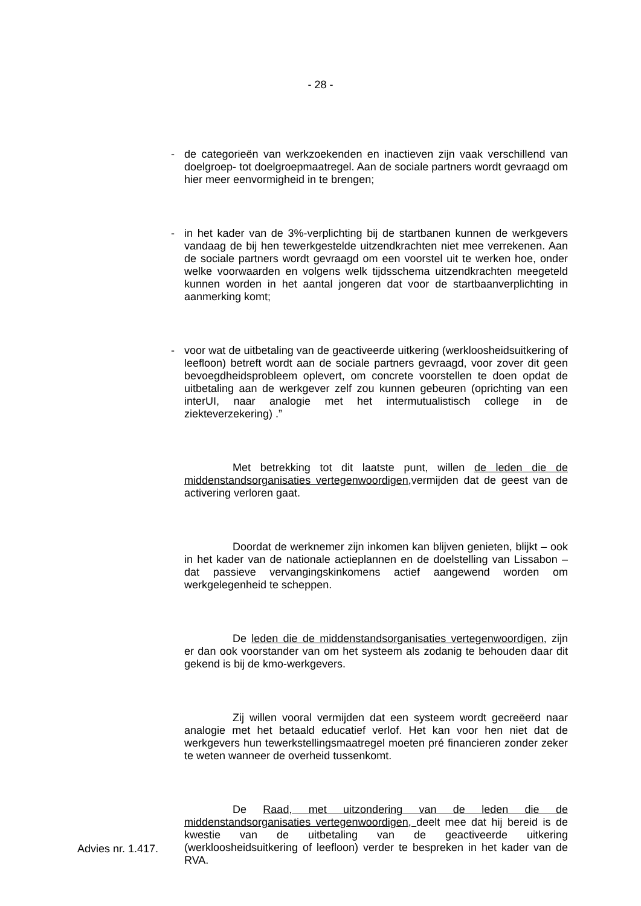- 28 -
- de categorieën van werkzoekenden en inactieven zijn vaak verschillend van doelgroep- tot doelgroepmaatregel. Aan de sociale partners wordt gevraagd om hier meer eenvormigheid in te brengen;
- in het kader van de 3%-verplichting bij de startbanen kunnen de werkgevers vandaag de bij hen tewerkgestelde uitzendkrachten niet mee verrekenen. Aan de sociale partners wordt gevraagd om een voorstel uit te werken hoe, onder welke voorwaarden en volgens welk tijdsschema uitzendkrachten meegeteld kunnen worden in het aantal jongeren dat voor de startbaanverplichting in aanmerking komt;
- voor wat de uitbetaling van de geactiveerde uitkering (werkloosheidsuitkering of leefloon) betreft wordt aan de sociale partners gevraagd, voor zover dit geen bevoegdheidsprobleem oplevert, om concrete voorstellen te doen opdat de uitbetaling aan de werkgever zelf zou kunnen gebeuren (oprichting van een interUI, naar analogie met het intermutualistisch college in de ziekteverzekering) .”
Met betrekking tot dit laatste punt, willen de leden die de middenstandsorganisaties vertegenwoordigen,vermijden dat de geest van de activering verloren gaat.
Doordat de werknemer zijn inkomen kan blijven genieten, blijkt – ook in het kader van de nationale actieplannen en de doelstelling van Lissabon – dat passieve vervangingskinkomens actief aangewend worden om werkgelegenheid te scheppen.
De leden die de middenstandsorganisaties vertegenwoordigen, zijn er dan ook voorstander van om het systeem als zodanig te behouden daar dit gekend is bij de kmo-werkgevers.
Zij willen vooral vermijden dat een systeem wordt gecreëerd naar analogie met het betaald educatief verlof. Het kan voor hen niet dat de werkgevers hun tewerkstellingsmaatregel moeten pré financieren zonder zeker te weten wanneer de overheid tussenkomt.
De Raad, met uitzondering van de leden die de middenstandsorganisaties vertegenwoordigen, deelt mee dat hij bereid is de kwestie van de uitbetaling van de geactiveerde uitkering (werkloosheidsuitkering of leefloon) verder te bespreken in het kader van de RVA.
Advies nr. 1.417.